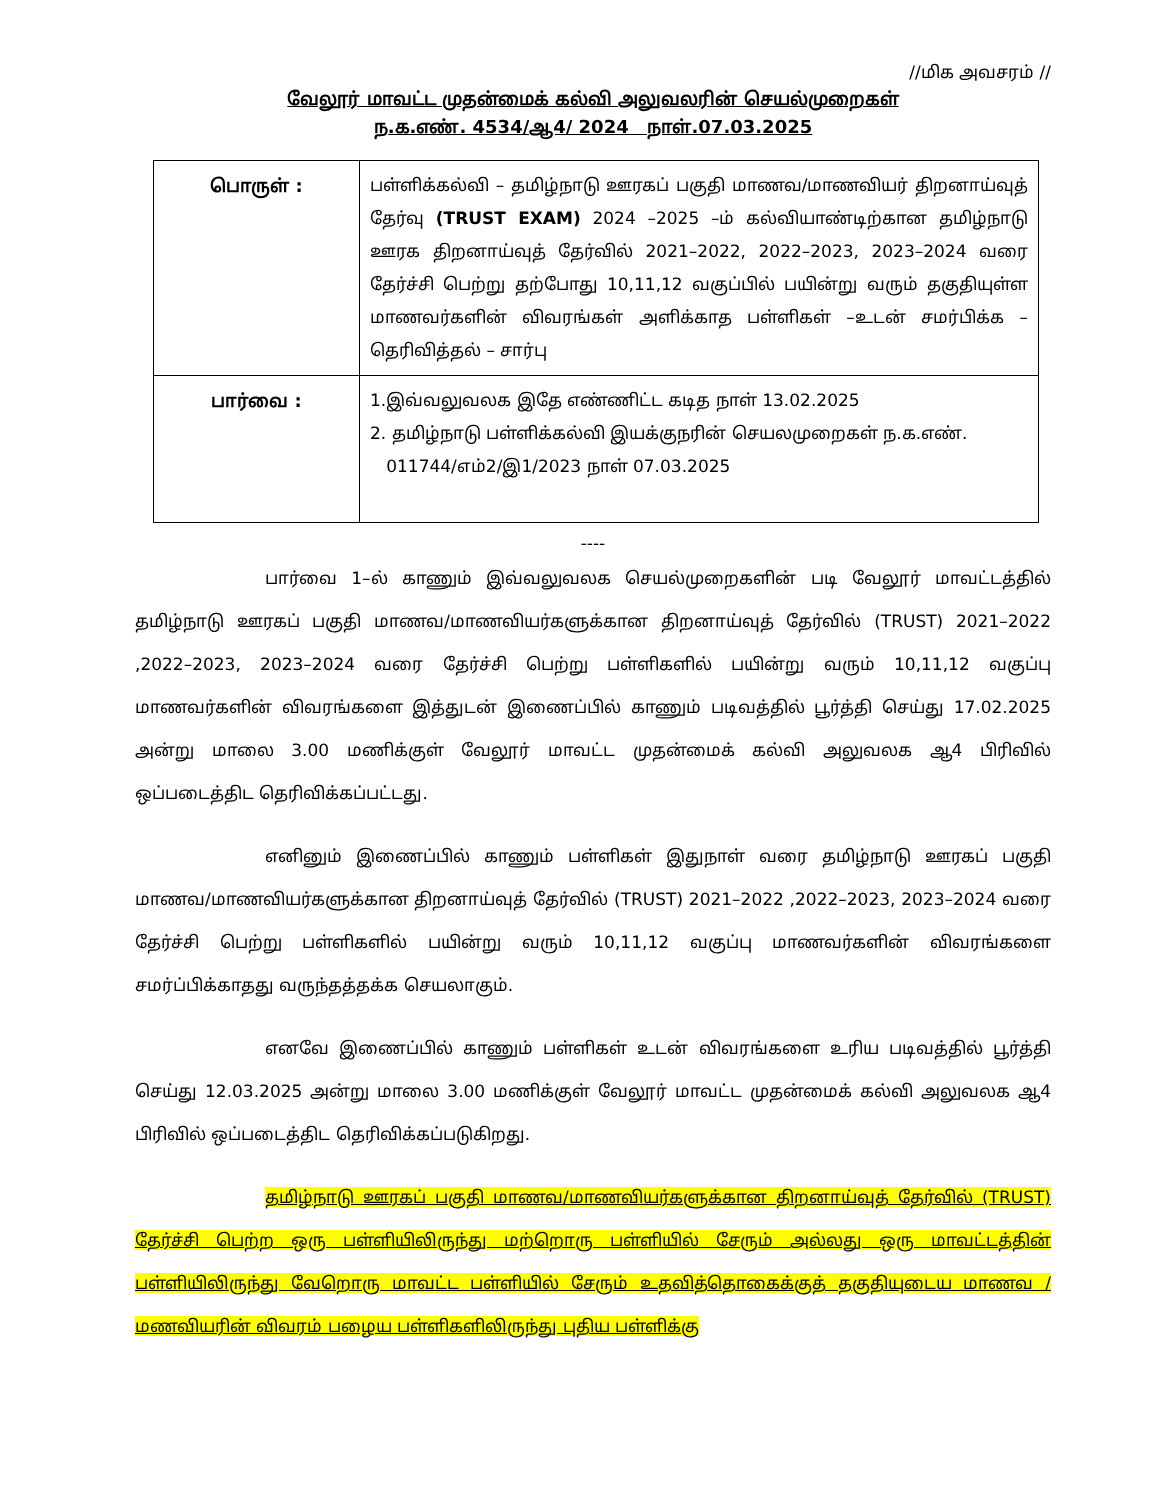//மிக அவசரம் //
வேலூர் மாவட்ட முதன்மைக் கல்வி அலுவலரின் செயல்முறைகள்
ந.க.எண். 4534/ஆ4/ 2024 நாள்.07.03.2025
| பொருள் : | பள்ளிக்கல்வி – தமிழ்நாடு ஊரகப் பகுதி மாணவ/மாணவியர் திறனாய்வுத் தேர்வு (TRUST EXAM) 2024 –2025 –ம் கல்வியாண்டிற்கான தமிழ்நாடு ஊரக திறனாய்வுத் தேர்வில் 2021–2022, 2022–2023, 2023–2024 வரை தேர்ச்சி பெற்று தற்போது 10,11,12 வகுப்பில் பயின்று வரும் தகுதியுள்ள மாணவர்களின் விவரங்கள் அளிக்காத பள்ளிகள் –உடன் சமர்பிக்க –தெரிவித்தல் – சார்பு |
| பார்வை : | 1.இவ்வலுவலக இதே எண்ணிட்ட கடித நாள் 13.02.2025 2. தமிழ்நாடு பள்ளிக்கல்வி இயக்குநரின் செயலமுறைகள் ந.க.எண். 011744/எம்2/இ1/2023 நாள் 07.03.2025 |
----
பார்வை 1–ல் காணும் இவ்வலுவலக செயல்முறைகளின் படி வேலூர் மாவட்டத்தில் தமிழ்நாடு ஊரகப் பகுதி மாணவ/மாணவியர்களுக்கான திறனாய்வுத் தேர்வில் (TRUST) 2021–2022 ,2022–2023, 2023–2024 வரை தேர்ச்சி பெற்று பள்ளிகளில் பயின்று வரும் 10,11,12 வகுப்பு மாணவர்களின் விவரங்களை இத்துடன் இணைப்பில் காணும் படிவத்தில் பூர்த்தி செய்து 17.02.2025 அன்று மாலை 3.00 மணிக்குள் வேலூர் மாவட்ட முதன்மைக் கல்வி அலுவலக ஆ4 பிரிவில் ஒப்படைத்திட தெரிவிக்கப்பட்டது.
எனினும் இணைப்பில் காணும் பள்ளிகள் இதுநாள் வரை தமிழ்நாடு ஊரகப் பகுதி மாணவ/மாணவியர்களுக்கான திறனாய்வுத் தேர்வில் (TRUST) 2021–2022 ,2022–2023, 2023–2024 வரை தேர்ச்சி பெற்று பள்ளிகளில் பயின்று வரும் 10,11,12 வகுப்பு மாணவர்களின் விவரங்களை சமர்ப்பிக்காதது வருந்தத்தக்க செயலாகும்.
எனவே இணைப்பில் காணும் பள்ளிகள் உடன் விவரங்களை உரிய படிவத்தில் பூர்த்தி செய்து 12.03.2025 அன்று மாலை 3.00 மணிக்குள் வேலூர் மாவட்ட முதன்மைக் கல்வி அலுவலக ஆ4 பிரிவில் ஒப்படைத்திட தெரிவிக்கப்படுகிறது.
தமிழ்நாடு ஊரகப் பகுதி மாணவ/மாணவியர்களுக்கான திறனாய்வுத் தேர்வில் (TRUST) தேர்ச்சி பெற்ற ஒரு பள்ளியிலிருந்து மற்றொரு பள்ளியில் சேரும் அல்லது ஒரு மாவட்டத்தின் பள்ளியிலிருந்து வேறொரு மாவட்ட பள்ளியில் சேரும் உதவித்தொகைக்குத் தகுதியுடைய மாணவ / மணவியரின் விவரம் பழைய பள்ளிகளிலிருந்து புதிய பள்ளிக்கு